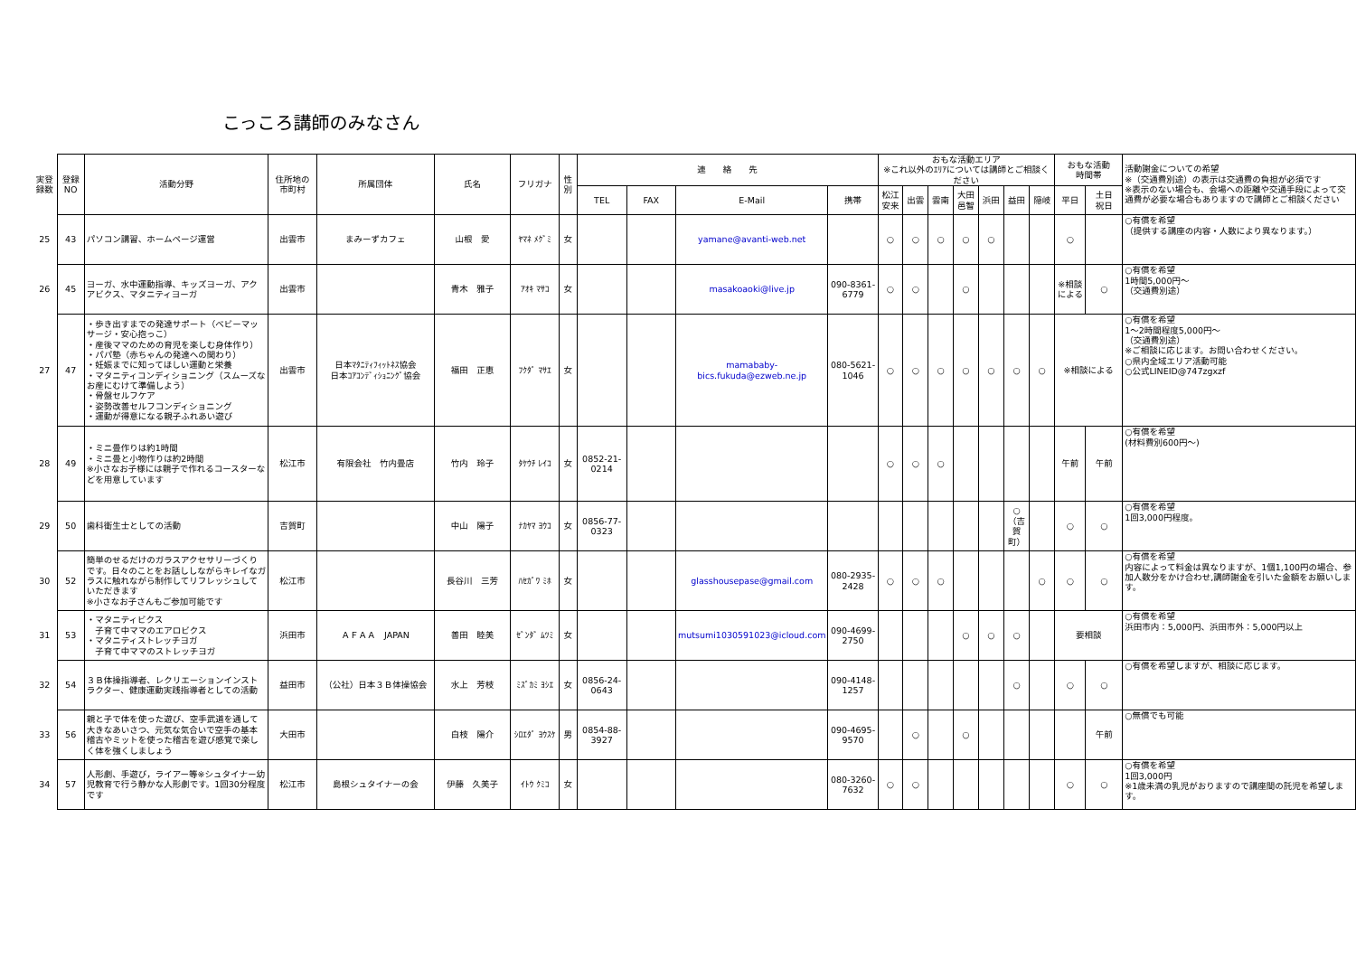こっころ講師のみなさん
| 実登 録数 | 登録 NO | 活動分野 | 住所地の 市町村 | 所属団体 | 氏名 | フリガナ | 性 別 | 連 絡 先 | | | | おもな活動エリア ※これ以外のｴﾘｱについては講師とご相談ください | | | | | | | おもな活動 時間帯 | | 活動謝金についての希望 ※（交通費別途）の表示は交通費の負担が必須です ※表示のない場合も、会場への距離や交通手段によって交通費が必要な場合もありますので講師とご相談ください |
| --- | --- | --- | --- | --- | --- | --- | --- | --- | --- | --- | --- | --- | --- | --- | --- | --- | --- | --- | --- | --- | --- |
| | | | | | | | | TEL | FAX | E-Mail | 携帯 | 松江 安来 | 出雲 | 雲南 | 大田 邑智 | 浜田 | 益田 | 隠岐 | 平日 | 土日 祝日 | |
| 25 | 43 | パソコン講習、ホームページ運営 | 出雲市 | まみーずカフェ | 山根 愛 | ﾔﾏﾈ ﾒｸﾞﾐ | 女 | | | yamane@avanti-web.net | | ○ | ○ | ○ | ○ | ○ | | | ○ | | ○有償を希望 （提供する講座の内容・人数により異なります。） |
| 26 | 45 | ヨーガ、水中運動指導、キッズヨーガ、アクアビクス、マタニティヨーガ | 出雲市 | | 青木 雅子 | ｱｵｷ ﾏｻｺ | 女 | | | masakoaoki@live.jp | 090-8361-6779 | ○ | ○ | | ○ | | | | ※相談による | ○ | ○有償を希望 1時間5,000円～ （交通費別途） |
| 27 | 47 | ・歩き出すまでの発達サポート（ベビーマッサージ・安心抱っこ） ・産後ママのための育児を楽しむ身体作り） ・パパ塾（赤ちゃんの発達への関わり） ・妊娠までに知ってほしい運動と栄養 ・マタニティコンディショニング（スムーズなお産にむけて準備しよう） ・骨盤セルフケア ・姿勢改善セルフコンディショニング ・運動が得意になる親子ふれあい遊び | 出雲市 | 日本ﾏﾀﾆﾃｨﾌｨｯﾄﾈｽ協会 日本ｺｱｺﾝﾃﾞｨｼｮﾆﾝｸﾞ協会 | 福田 正恵 | ﾌｸﾀﾞ ﾏｻｴ | 女 | | | mamababy-bics.fukuda@ezweb.ne.jp | 080-5621-1046 | ○ | ○ | ○ | ○ | ○ | ○ | ○ | ※相談による | | ○有償を希望 1～2時間程度5,000円～ （交通費別途） ※ご相談に応じます。お問い合わせください。 ○県内全域エリア活動可能 ○公式LINEID@747zgxzf |
| 28 | 49 | ・ミニ畳作りは約1時間 ・ミニ畳と小物作りは約2時間 ※小さなお子様には親子で作れるコースターなどを用意しています | 松江市 | 有限会社 竹内畳店 | 竹内 玲子 | ﾀｹｳﾁ ﾚｲｺ | 女 | 0852-21-0214 | | | | ○ | ○ | ○ | | | | | 午前 | 午前 | ○有償を希望 (材料費別600円～) |
| 29 | 50 | 歯科衛生士としての活動 | 吉賀町 | | 中山 陽子 | ﾅｶﾔﾏ ﾖｳｺ | 女 | 0856-77-0323 | | | | | | | | | ○（吉賀町） | | ○ | ○ | ○有償を希望 1回3,000円程度。 |
| 30 | 52 | 簡単のせるだけのガラスアクセサリーづくりです。日々のことをお話ししながらキレイなガラスに触れながら制作してリフレッシュしていただきます ※小さなお子さんもご参加可能です | 松江市 | | 長谷川 三芳 | ﾊｾｶﾞﾜ ﾐﾎ | 女 | | | glasshousepase@gmail.com | 080-2935-2428 | ○ | ○ | ○ | | | | ○ | ○ | ○ | ○有償を希望 内容によって料金は異なりますが、1個1,100円の場合、参加人数分をかけ合わせ,講師謝金を引いた金額をお願いします。 |
| 31 | 53 | ・マタニティビクス 子育て中ママのエアロビクス ・マタニティストレッチヨガ 子育て中ママのストレッチヨガ | 浜田市 | ＡＦＡＡ JAPAN | 善田 睦美 | ｾﾞﾝﾀﾞ ﾑﾂﾐ | 女 | | | mutsumi1030591023@icloud.com | 090-4699-2750 | | | | ○ | ○ | ○ | | 要相談 | | ○有償を希望 浜田市内：5,000円、浜田市外：5,000円以上 |
| 32 | 54 | ３Ｂ体操指導者、レクリエーションインストラクター、健康運動実践指導者としての活動 | 益田市 | （公社）日本３Ｂ体操協会 | 水上 芳枝 | ﾐｽﾞｶﾐ ﾖｼｴ | 女 | 0856-24-0643 | | | 090-4148-1257 | | | | | | ○ | | ○ | ○ | ○有償を希望しますが、相談に応じます。 |
| 33 | 56 | 親と子で体を使った遊び、空手武道を通して大きなあいさつ、元気な気合いで空手の基本稽古やミットを使った稽古を遊び感覚で楽しく体を強くしましょう | 大田市 | | 白枝 陽介 | ｼﾛｴﾀﾞ ﾖｳｽｹ | 男 | 0854-88-3927 | | | 090-4695-9570 | | ○ | | ○ | | | | | 午前 | ○無償でも可能 |
| 34 | 57 | 人形劇、手遊び，ライアー等※シュタイナー幼児教育で行う静かな人形劇です。1回30分程度です | 松江市 | 島根シュタイナーの会 | 伊藤 久美子 | ｲﾄｳ ｸﾐｺ | 女 | | | | 080-3260-7632 | ○ | ○ | | | | | | ○ | ○ | ○有償を希望 1回3,000円 ※1歳未満の乳児がおりますので講座間の託児を希望します。 |